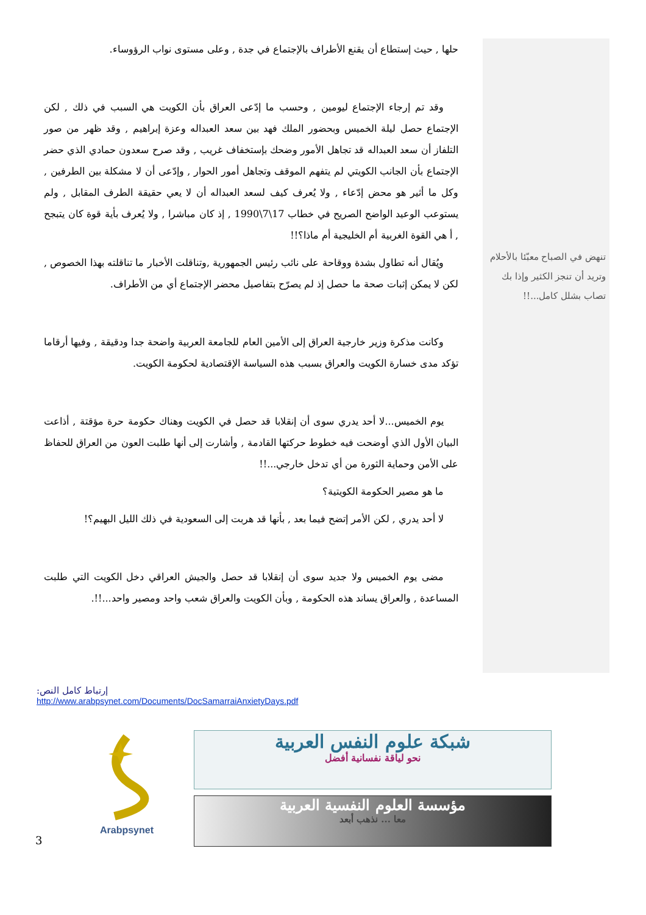تنهض في الصباح معبّئا بالأحلام وتريد أن تنجز الكثير وإذا بك تصاب بشلل كامل...!!
حلها , حيث إستطاع أن يقنع الأطراف بالإجتماع في جدة , وعلى مستوى نواب الرؤوساء.
وقد تم إرجاء الإجتماع ليومين , وحسب ما إدّعى العراق بأن الكويت هي السبب في ذلك , لكن الإجتماع حصل ليلة الخميس وبحضور الملك فهد بين سعد العبداله وعزة إبراهيم , وقد ظهر من صور التلفاز أن سعد العبداله قد تجاهل الأمور وضحك بإستخفاف غريب , وقد صرح سعدون حمادي الذي حضر الإجتماع بأن الجانب الكويتي لم يتفهم الموقف وتجاهل أمور الحوار , وإدّعى أن لا مشكلة بين الطرفين , وكل ما أثير هو محض إدّعاء , ولا يُعرف كيف لسعد العبداله أن لا يعي حقيقة الطرف المقابل , ولم يستوعب الوعيد الواضح الصريح في خطاب 17\7\1990 , إذ كان مباشرا , ولا يُعرف بأية قوة كان يتبجح , أ هي القوة الغربية أم الخليجية أم ماذا؟!!
ويُقال أنه تطاول بشدة ووقاحة على نائب رئيس الجمهورية ,وتناقلت الأخبار ما تناقلته بهذا الخصوص , لكن لا يمكن إثبات صحة ما حصل إذ لم يصرّح بتفاصيل محضر الإجتماع أي من الأطراف.
وكانت مذكرة وزير خارجية العراق إلى الأمين العام للجامعة العربية واضحة جدا ودقيقة , وفيها أرقاما تؤكد مدى خسارة الكويت والعراق بسبب هذه السياسة الإقتصادية لحكومة الكويت.
يوم الخميس...لا أحد يدري سوى أن إنقلابا قد حصل في الكويت وهناك حكومة حرة مؤقتة , أذاعت البيان الأول الذي أوضحت فيه خطوط حركتها القادمة , وأشارت إلى أنها طلبت العون من العراق للحفاظ على الأمن وحماية الثورة من أي تدخل خارجي...!!
ما هو مصير الحكومة الكويتية؟
لا أحد يدري , لكن الأمر إتضح فيما بعد , بأنها قد هربت إلى السعودية في ذلك الليل البهيم؟!
مضى يوم الخميس ولا جديد سوى أن إنقلابا قد حصل والجيش العراقي دخل الكويت التي طلبت المساعدة , والعراق يساند هذه الحكومة , وبأن الكويت والعراق شعب واحد ومصير واحد...!!.
إرتباط كامل النص:
http://www.arabpsynet.com/Documents/DocSamarraiAnxietyDays.pdf
3
Arabpsynet
شبكة علوم النفس العربية
نحو لياقة نفسانية أفضل
مؤسسة العلوم النفسية العربية
معا ... نذهب أبعد